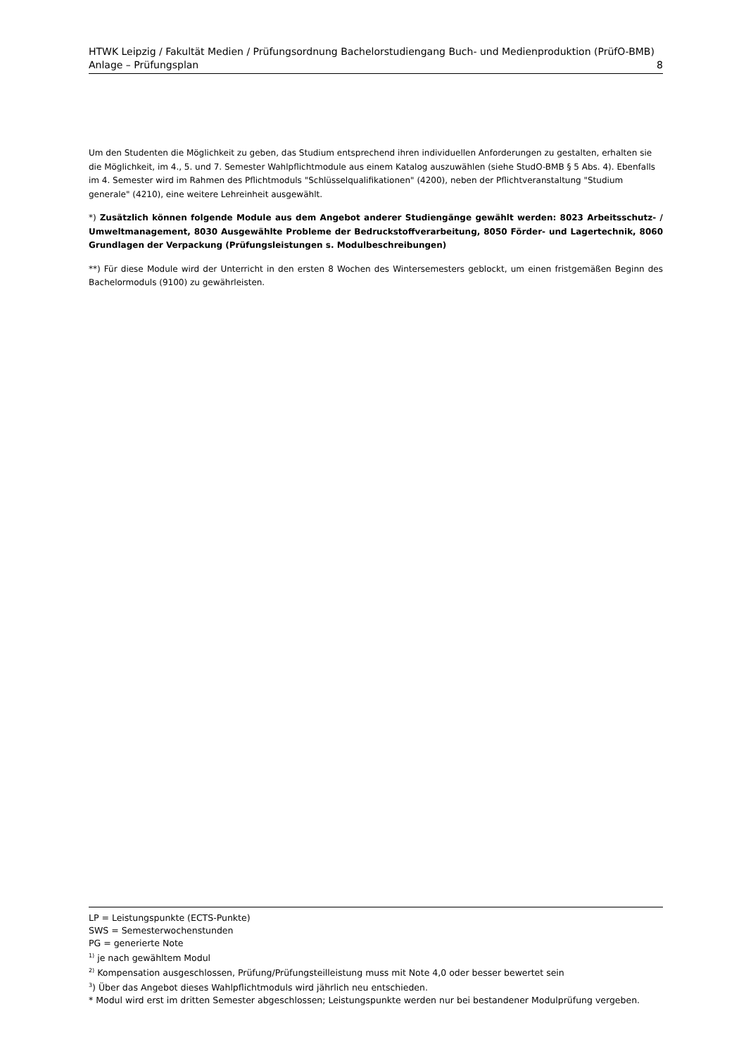HTWK Leipzig / Fakultät Medien / Prüfungsordnung Bachelorstudiengang Buch- und Medienproduktion (PrüfO-BMB)
Anlage – Prüfungsplan 8
Um den Studenten die Möglichkeit zu geben, das Studium entsprechend ihren individuellen Anforderungen zu gestalten, erhalten sie die Möglichkeit, im 4., 5. und 7. Semester Wahlpflichtmodule aus einem Katalog auszuwählen (siehe StudO-BMB § 5 Abs. 4). Ebenfalls im 4. Semester wird im Rahmen des Pflichtmoduls "Schlüsselqualifikationen" (4200), neben der Pflichtveranstaltung "Studium generale" (4210), eine weitere Lehreinheit ausgewählt.
*) Zusätzlich können folgende Module aus dem Angebot anderer Studiengänge gewählt werden: 8023 Arbeitsschutz- / Umweltmanagement, 8030 Ausgewählte Probleme der Bedruckstoffverarbeitung, 8050 Förder- und Lagertechnik, 8060 Grundlagen der Verpackung (Prüfungsleistungen s. Modulbeschreibungen)
**) Für diese Module wird der Unterricht in den ersten 8 Wochen des Wintersemesters geblockt, um einen fristgemäßen Beginn des Bachelormoduls (9100) zu gewährleisten.
LP = Leistungspunkte (ECTS-Punkte)
SWS = Semesterwochenstunden
PG = generierte Note
<sup>1)</sup> je nach gewähltem Modul
<sup>2)</sup> Kompensation ausgeschlossen, Prüfung/Prüfungsteilleistung muss mit Note 4,0 oder besser bewertet sein
<sup>3</sup>) Über das Angebot dieses Wahlpflichtmoduls wird jährlich neu entschieden.
* Modul wird erst im dritten Semester abgeschlossen; Leistungspunkte werden nur bei bestandener Modulprüfung vergeben.